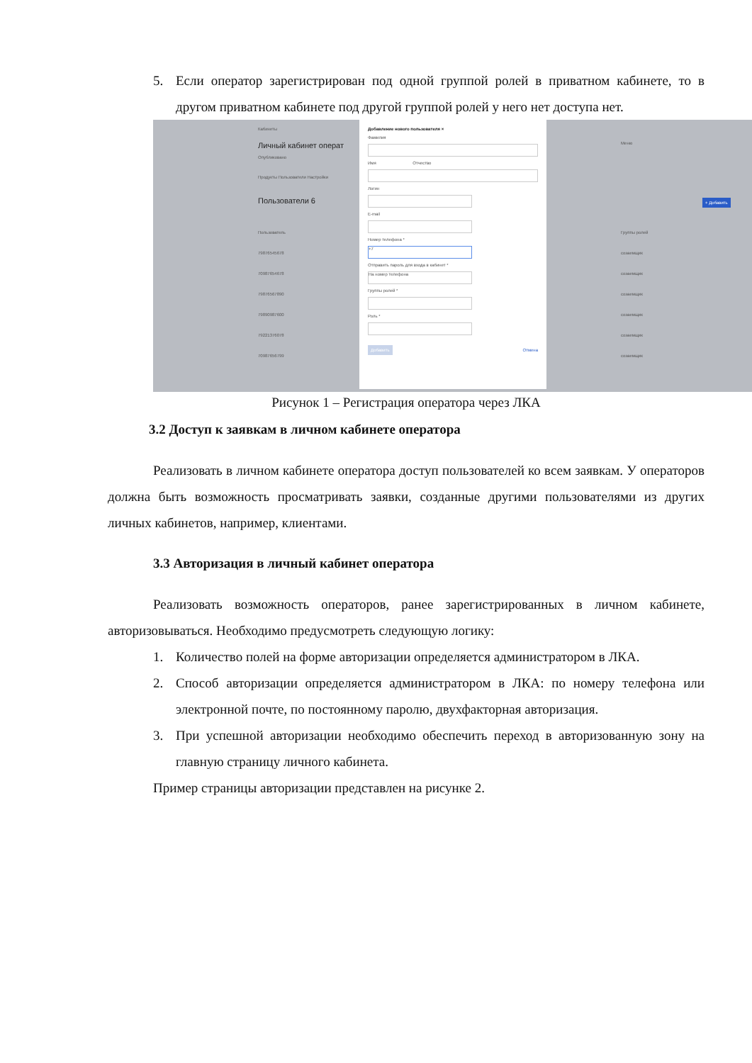5. Если оператор зарегистрирован под одной группой ролей в приватном кабинете, то в другом приватном кабинете под другой группой ролей у него нет доступа нет.
Кабинеты
Личный кабинет операт
Опубликовано
Продукты Пользователи Настройки
Пользователи 6
Пользователь
79876545678
70987654678
79876567890
79890987600
79221376078
70987656799
Группы ролей
созаемщик
созаемщик
созаемщик
созаемщик
созаемщик
созаемщик
Меню
+ Добавить
Добавление нового пользователя ×
Фамилия
Имя Отчество
Логин
E-mail
Номер телефона *
+7
Отправить пароль для входа в кабинет *
На номер телефона
Группы ролей *
Роль *
Добавить Отмена
Рисунок 1 – Регистрация оператора через ЛКА
3.2 Доступ к заявкам в личном кабинете оператора
Реализовать в личном кабинете оператора доступ пользователей ко всем заявкам. У операторов должна быть возможность просматривать заявки, созданные другими пользователями из других личных кабинетов, например, клиентами.
3.3 Авторизация в личный кабинет оператора
Реализовать возможность операторов, ранее зарегистрированных в личном кабинете, авторизовываться. Необходимо предусмотреть следующую логику:
1. Количество полей на форме авторизации определяется администратором в ЛКА.
2. Способ авторизации определяется администратором в ЛКА: по номеру телефона или электронной почте, по постоянному паролю, двухфакторная авторизация.
3. При успешной авторизации необходимо обеспечить переход в авторизованную зону на главную страницу личного кабинета.
Пример страницы авторизации представлен на рисунке 2.